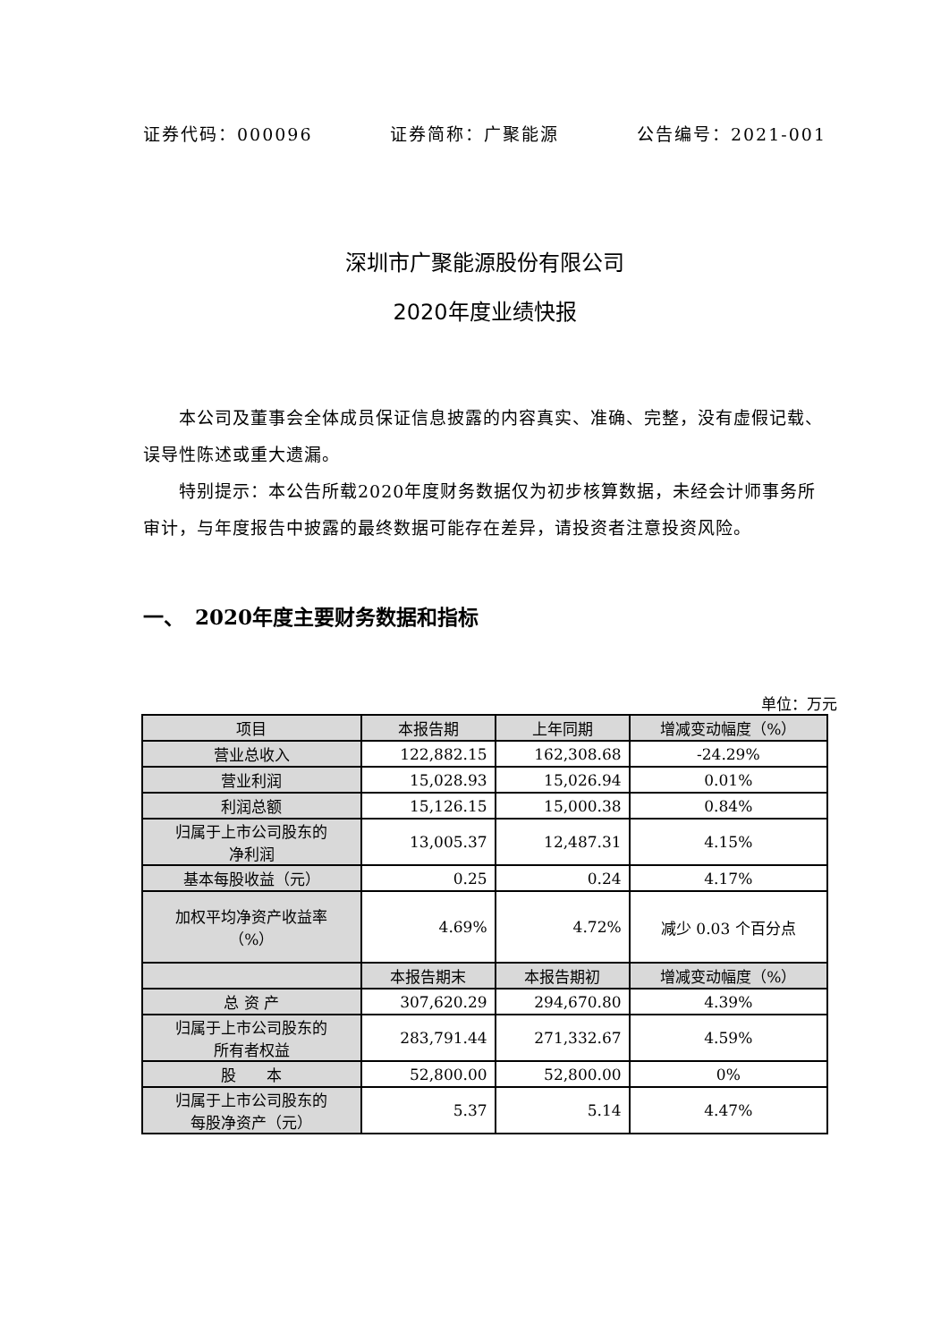证券代码：000096 证券简称：广聚能源 公告编号：2021-001
深圳市广聚能源股份有限公司
2020年度业绩快报
本公司及董事会全体成员保证信息披露的内容真实、准确、完整，没有虚假记载、误导性陈述或重大遗漏。
特别提示：本公告所载2020年度财务数据仅为初步核算数据，未经会计师事务所审计，与年度报告中披露的最终数据可能存在差异，请投资者注意投资风险。
一、　2020年度主要财务数据和指标
单位：万元
| 项目 | 本报告期 | 上年同期 | 增减变动幅度（%） |
| --- | --- | --- | --- |
| 营业总收入 | 122,882.15 | 162,308.68 | -24.29% |
| 营业利润 | 15,028.93 | 15,026.94 | 0.01% |
| 利润总额 | 15,126.15 | 15,000.38 | 0.84% |
| 归属于上市公司股东的 净利润 | 13,005.37 | 12,487.31 | 4.15% |
| 基本每股收益（元） | 0.25 | 0.24 | 4.17% |
| 加权平均净资产收益率 （%） | 4.69% | 4.72% | 减少 0.03 个百分点 |
| | 本报告期末 | 本报告期初 | 增减变动幅度（%） |
| 总 资 产 | 307,620.29 | 294,670.80 | 4.39% |
| 归属于上市公司股东的 所有者权益 | 283,791.44 | 271,332.67 | 4.59% |
| 股 本 | 52,800.00 | 52,800.00 | 0% |
| 归属于上市公司股东的 每股净资产（元） | 5.37 | 5.14 | 4.47% |